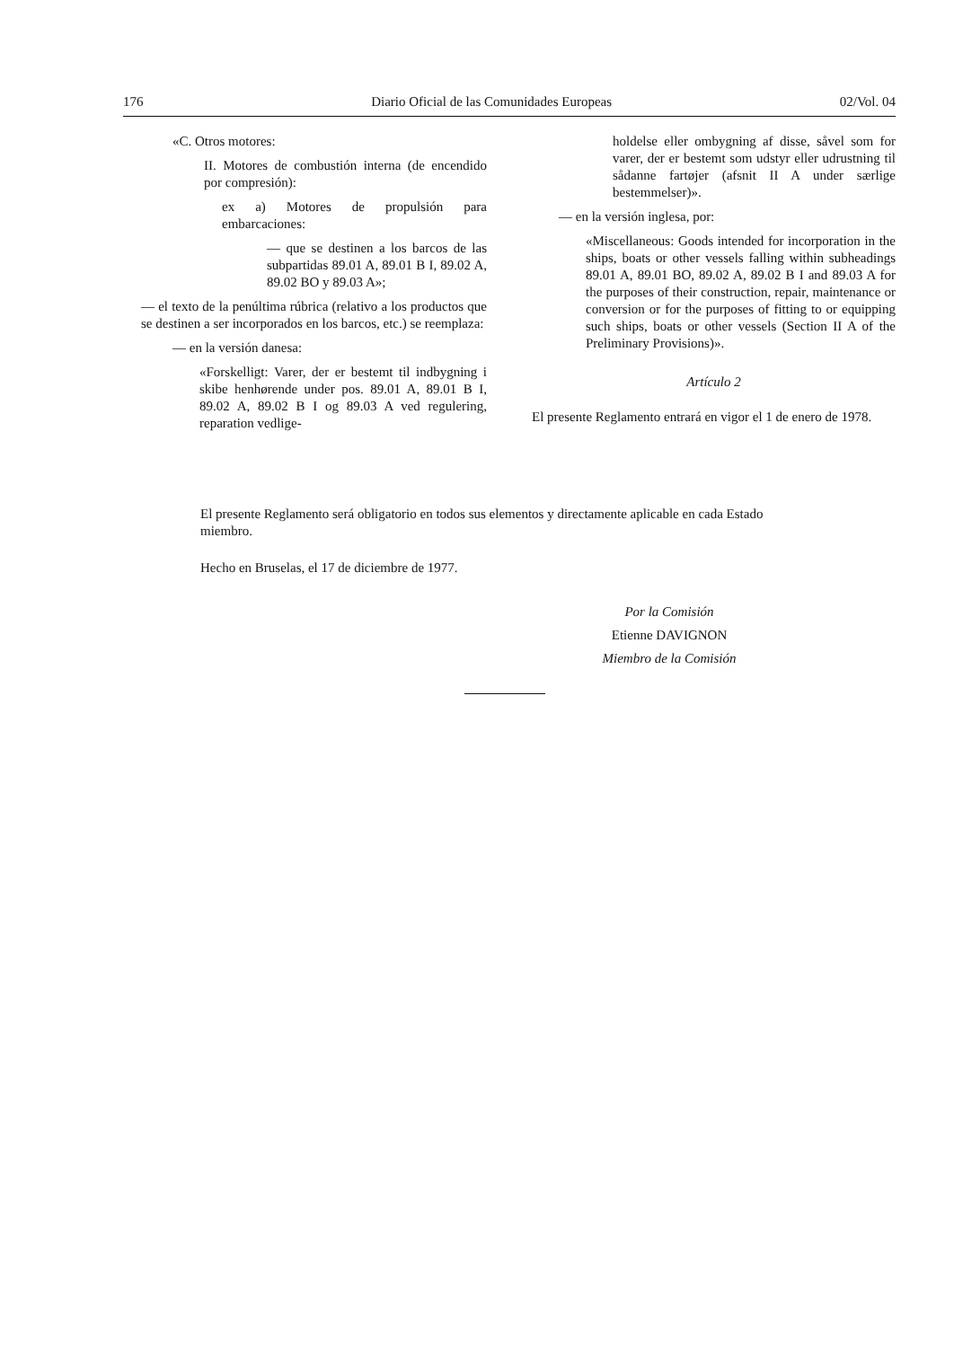176 Diario Oficial de las Comunidades Europeas 02/Vol. 04
«C. Otros motores:
II. Motores de combustión interna (de encendido por compresión):
ex a) Motores de propulsión para embarcaciones:
— que se destinen a los barcos de las subpartidas 89.01 A, 89.01 B I, 89.02 A, 89.02 BO y 89.03 A»;
— el texto de la penúltima rúbrica (relativo a los productos que se destinen a ser incorporados en los barcos, etc.) se reemplaza:
— en la versión danesa:
«Forskelligt: Varer, der er bestemt til indbygning i skibe henhørende under pos. 89.01 A, 89.01 B I, 89.02 A, 89.02 B I og 89.03 A ved regulering, reparation vedlige-
holdelse eller ombygning af disse, såvel som for varer, der er bestemt som udstyr eller udrustning til sådanne fartøjer (afsnit II A under særlige bestemmelser)».
— en la versión inglesa, por:
«Miscellaneous: Goods intended for incorporation in the ships, boats or other vessels falling within subheadings 89.01 A, 89.01 BO, 89.02 A, 89.02 B I and 89.03 A for the purposes of their construction, repair, maintenance or conversion or for the purposes of fitting to or equipping such ships, boats or other vessels (Section II A of the Preliminary Provisions)».
Artículo 2
El presente Reglamento entrará en vigor el 1 de enero de 1978.
El presente Reglamento será obligatorio en todos sus elementos y directamente aplicable en cada Estado miembro.
Hecho en Bruselas, el 17 de diciembre de 1977.
Por la Comisión
Etienne DAVIGNON
Miembro de la Comisión